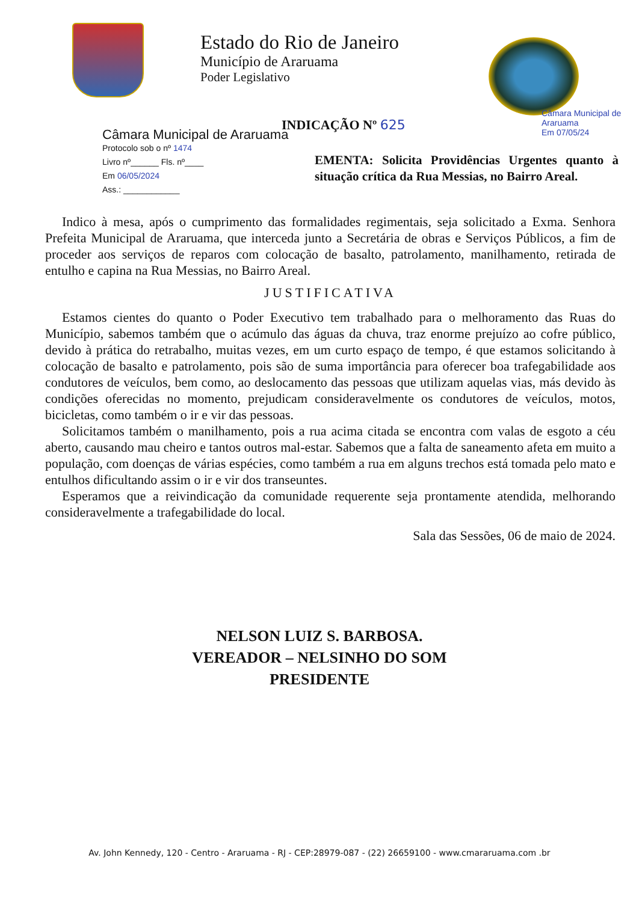Estado do Rio de Janeiro
Município de Araruama
Poder Legislativo
Câmara Municipal de Araruama
Em 07/05/24
INDICAÇÃO Nº 625
Câmara Municipal de Araruama
Protocolo sob o nº 1474
Livro nº______ Fls. nº____
Em 06/05/2024
Ass.: ____________
EMENTA: Solicita Providências Urgentes quanto à situação crítica da Rua Messias, no Bairro Areal.
Indico à mesa, após o cumprimento das formalidades regimentais, seja solicitado a Exma. Senhora Prefeita Municipal de Araruama, que interceda junto a Secretária de obras e Serviços Públicos, a fim de proceder aos serviços de reparos com colocação de basalto, patrolamento, manilhamento, retirada de entulho e capina na Rua Messias, no Bairro Areal.
JUSTIFICATIVA
Estamos cientes do quanto o Poder Executivo tem trabalhado para o melhoramento das Ruas do Município, sabemos também que o acúmulo das águas da chuva, traz enorme prejuízo ao cofre público, devido à prática do retrabalho, muitas vezes, em um curto espaço de tempo, é que estamos solicitando à colocação de basalto e patrolamento, pois são de suma importância para oferecer boa trafegabilidade aos condutores de veículos, bem como, ao deslocamento das pessoas que utilizam aquelas vias, más devido às condições oferecidas no momento, prejudicam consideravelmente os condutores de veículos, motos, bicicletas, como também o ir e vir das pessoas.
Solicitamos também o manilhamento, pois a rua acima citada se encontra com valas de esgoto a céu aberto, causando mau cheiro e tantos outros mal-estar. Sabemos que a falta de saneamento afeta em muito a população, com doenças de várias espécies, como também a rua em alguns trechos está tomada pelo mato e entulhos dificultando assim o ir e vir dos transeuntes.
Esperamos que a reivindicação da comunidade requerente seja prontamente atendida, melhorando consideravelmente a trafegabilidade do local.
Sala das Sessões, 06 de maio de 2024.
NELSON LUIZ S. BARBOSA.
VEREADOR – NELSINHO DO SOM
PRESIDENTE
Av. John Kennedy, 120 - Centro - Araruama - RJ - CEP:28979-087 - (22) 26659100 - www.cmararuama.com .br